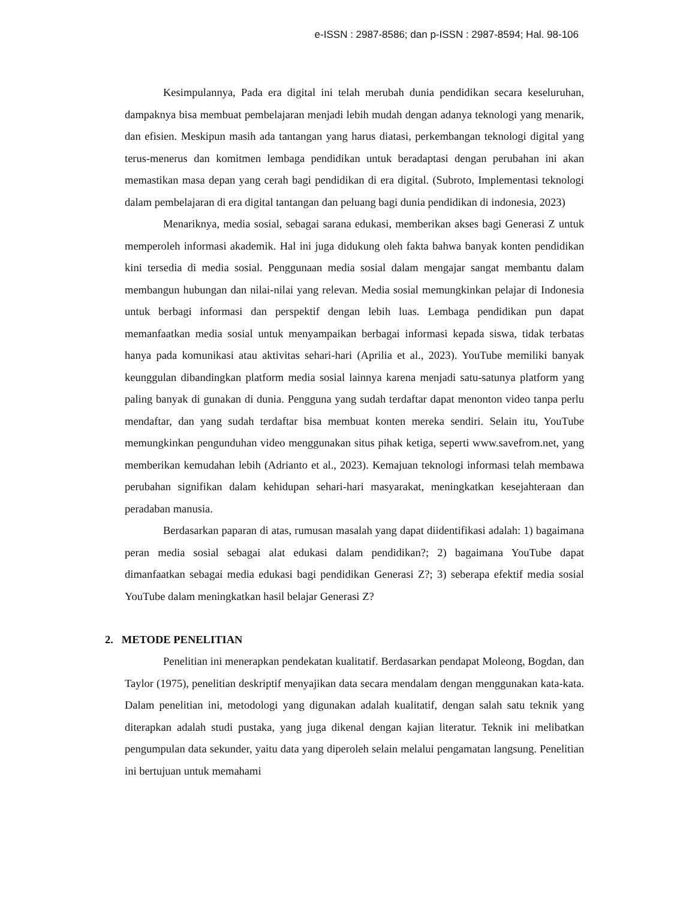e-ISSN : 2987-8586; dan p-ISSN : 2987-8594; Hal. 98-106
Kesimpulannya, Pada era digital ini telah merubah dunia pendidikan secara keseluruhan, dampaknya bisa membuat pembelajaran menjadi lebih mudah dengan adanya teknologi yang menarik, dan efisien. Meskipun masih ada tantangan yang harus diatasi, perkembangan teknologi digital yang terus-menerus dan komitmen lembaga pendidikan untuk beradaptasi dengan perubahan ini akan memastikan masa depan yang cerah bagi pendidikan di era digital. (Subroto, Implementasi teknologi dalam pembelajaran di era digital tantangan dan peluang bagi dunia pendidikan di indonesia, 2023)
Menariknya, media sosial, sebagai sarana edukasi, memberikan akses bagi Generasi Z untuk memperoleh informasi akademik. Hal ini juga didukung oleh fakta bahwa banyak konten pendidikan kini tersedia di media sosial. Penggunaan media sosial dalam mengajar sangat membantu dalam membangun hubungan dan nilai-nilai yang relevan. Media sosial memungkinkan pelajar di Indonesia untuk berbagi informasi dan perspektif dengan lebih luas. Lembaga pendidikan pun dapat memanfaatkan media sosial untuk menyampaikan berbagai informasi kepada siswa, tidak terbatas hanya pada komunikasi atau aktivitas sehari-hari (Aprilia et al., 2023). YouTube memiliki banyak keunggulan dibandingkan platform media sosial lainnya karena menjadi satu-satunya platform yang paling banyak di gunakan di dunia. Pengguna yang sudah terdaftar dapat menonton video tanpa perlu mendaftar, dan yang sudah terdaftar bisa membuat konten mereka sendiri. Selain itu, YouTube memungkinkan pengunduhan video menggunakan situs pihak ketiga, seperti www.savefrom.net, yang memberikan kemudahan lebih (Adrianto et al., 2023). Kemajuan teknologi informasi telah membawa perubahan signifikan dalam kehidupan sehari-hari masyarakat, meningkatkan kesejahteraan dan peradaban manusia.
Berdasarkan paparan di atas, rumusan masalah yang dapat diidentifikasi adalah: 1) bagaimana peran media sosial sebagai alat edukasi dalam pendidikan?; 2) bagaimana YouTube dapat dimanfaatkan sebagai media edukasi bagi pendidikan Generasi Z?; 3) seberapa efektif media sosial YouTube dalam meningkatkan hasil belajar Generasi Z?
2. METODE PENELITIAN
Penelitian ini menerapkan pendekatan kualitatif. Berdasarkan pendapat Moleong, Bogdan, dan Taylor (1975), penelitian deskriptif menyajikan data secara mendalam dengan menggunakan kata-kata. Dalam penelitian ini, metodologi yang digunakan adalah kualitatif, dengan salah satu teknik yang diterapkan adalah studi pustaka, yang juga dikenal dengan kajian literatur. Teknik ini melibatkan pengumpulan data sekunder, yaitu data yang diperoleh selain melalui pengamatan langsung. Penelitian ini bertujuan untuk memahami